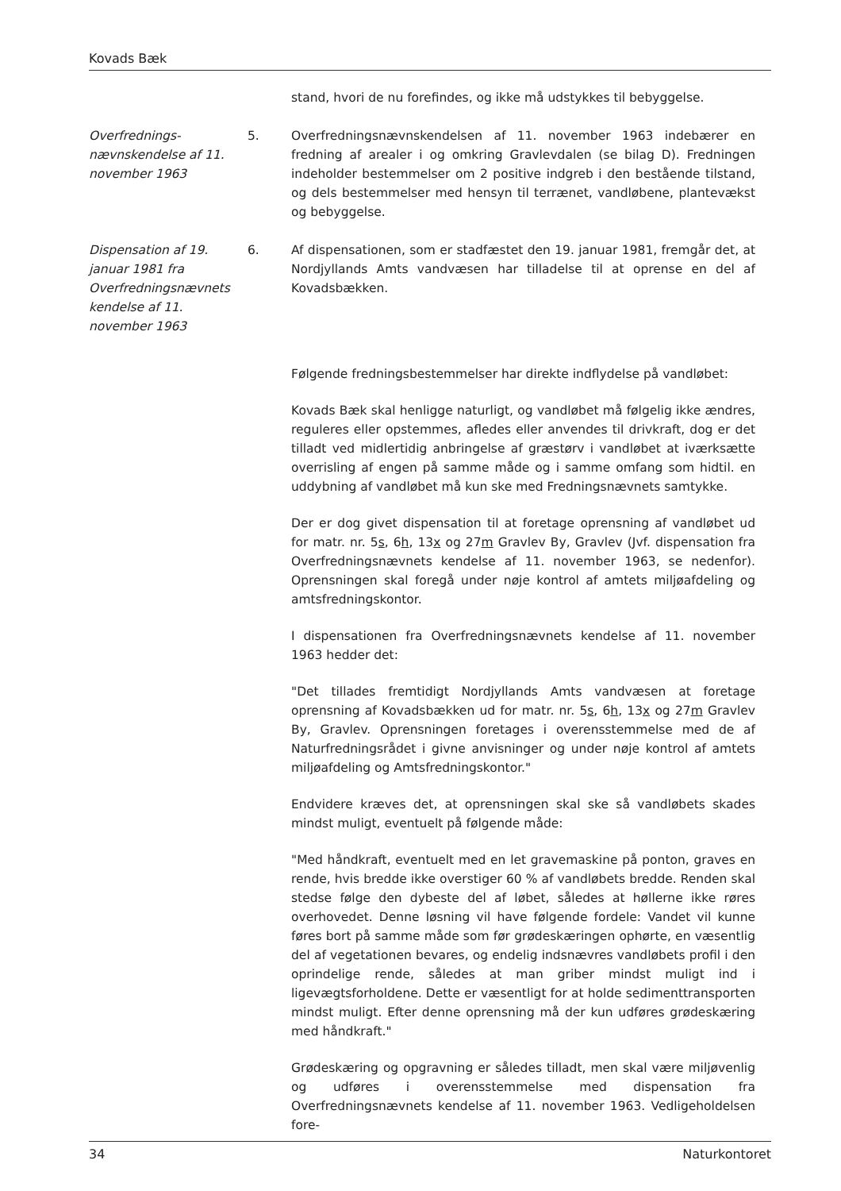Kovads Bæk
stand, hvori de nu forefindes, og ikke må udstykkes til bebyggelse.
Overfrednings-nævnskendelse af 11. november 1963
5. Overfredningsnævnskendelsen af 11. november 1963 indebærer en fredning af arealer i og omkring Gravlevdalen (se bilag D). Fredningen indeholder bestemmelser om 2 positive indgreb i den bestående tilstand, og dels bestemmelser med hensyn til terrænet, vandløbene, plantevækst og bebyggelse.
Dispensation af 19. januar 1981 fra Overfredningsnævnets kendelse af 11. november 1963
6. Af dispensationen, som er stadfæstet den 19. januar 1981, fremgår det, at Nordjyllands Amts vandvæsen har tilladelse til at oprense en del af Kovadsbækken.
Følgende fredningsbestemmelser har direkte indflydelse på vandløbet:
Kovads Bæk skal henligge naturligt, og vandløbet må følgelig ikke ændres, reguleres eller opstemmes, afledes eller anvendes til drivkraft, dog er det tilladt ved midlertidig anbringelse af græstørv i vandløbet at iværksætte overrisling af engen på samme måde og i samme omfang som hidtil. en uddybning af vandløbet må kun ske med Fredningsnævnets samtykke.
Der er dog givet dispensation til at foretage oprensning af vandløbet ud for matr. nr. 5s, 6h, 13x og 27m Gravlev By, Gravlev (Jvf. dispensation fra Overfredningsnævnets kendelse af 11. november 1963, se nedenfor). Oprensningen skal foregå under nøje kontrol af amtets miljøafdeling og amtsfredningskontor.
I dispensationen fra Overfredningsnævnets kendelse af 11. november 1963 hedder det:
"Det tillades fremtidigt Nordjyllands Amts vandvæsen at foretage oprensning af Kovadsbækken ud for matr. nr. 5s, 6h, 13x og 27m Gravlev By, Gravlev. Oprensningen foretages i overensstemmelse med de af Naturfredningsrådet i givne anvisninger og under nøje kontrol af amtets miljøafdeling og Amtsfredningskontor."
Endvidere kræves det, at oprensningen skal ske så vandløbets skades mindst muligt, eventuelt på følgende måde:
"Med håndkraft, eventuelt med en let gravemaskine på ponton, graves en rende, hvis bredde ikke overstiger 60 % af vandløbets bredde. Renden skal stedse følge den dybeste del af løbet, således at høllerne ikke røres overhovedet. Denne løsning vil have følgende fordele: Vandet vil kunne føres bort på samme måde som før grødeskæringen ophørte, en væsentlig del af vegetationen bevares, og endelig indsnævres vandløbets profil i den oprindelige rende, således at man griber mindst muligt ind i ligevægtsforholdene. Dette er væsentligt for at holde sedimenttransporten mindst muligt. Efter denne oprensning må der kun udføres grødeskæring med håndkraft."
Grødeskæring og opgravning er således tilladt, men skal være miljøvenlig og udføres i overensstemmelse med dispensation fra Overfredningsnævnets kendelse af 11. november 1963. Vedligeholdelsen fore-
34 Naturkontoret